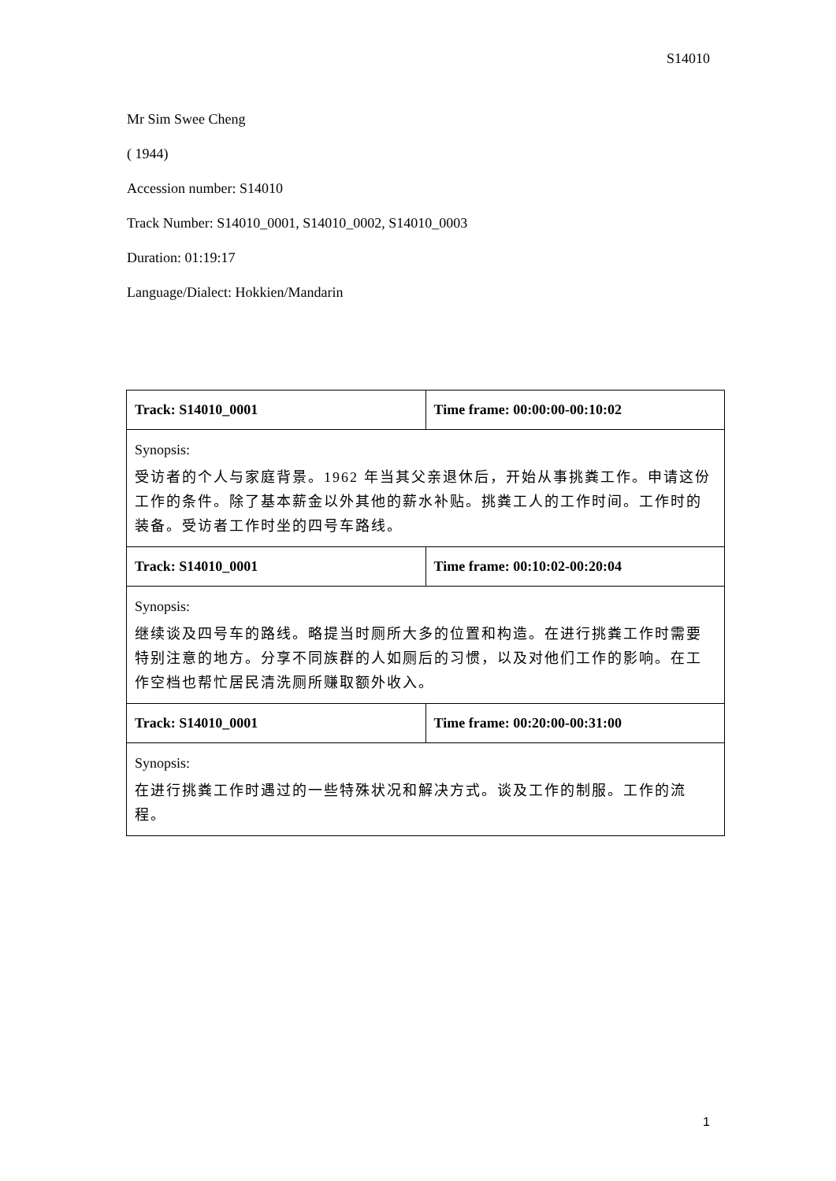S14010
Mr Sim Swee Cheng
( 1944)
Accession number: S14010
Track Number: S14010_0001, S14010_0002, S14010_0003
Duration: 01:19:17
Language/Dialect: Hokkien/Mandarin
| Track: S14010_0001 | Time frame: 00:00:00-00:10:02 |
| --- | --- |
| Synopsis: 受访者的个人与家庭背景。1962 年当其父亲退休后，开始从事挑粪工作。申请这份工作的条件。除了基本薪金以外其他的薪水补贴。挑粪工人的工作时间。工作时的装备。受访者工作时坐的四号车路线。 | |
| Track: S14010_0001 | Time frame: 00:10:02-00:20:04 |
| Synopsis: 继续谈及四号车的路线。略提当时厕所大多的位置和构造。在进行挑粪工作时需要特别注意的地方。分享不同族群的人如厕后的习惯，以及对他们工作的影响。在工作空档也帮忙居民清洗厕所赚取额外收入。 | |
| Track: S14010_0001 | Time frame: 00:20:00-00:31:00 |
| Synopsis: 在进行挑粪工作时遇过的一些特殊状况和解决方式。谈及工作的制服。工作的流程。 | |
1